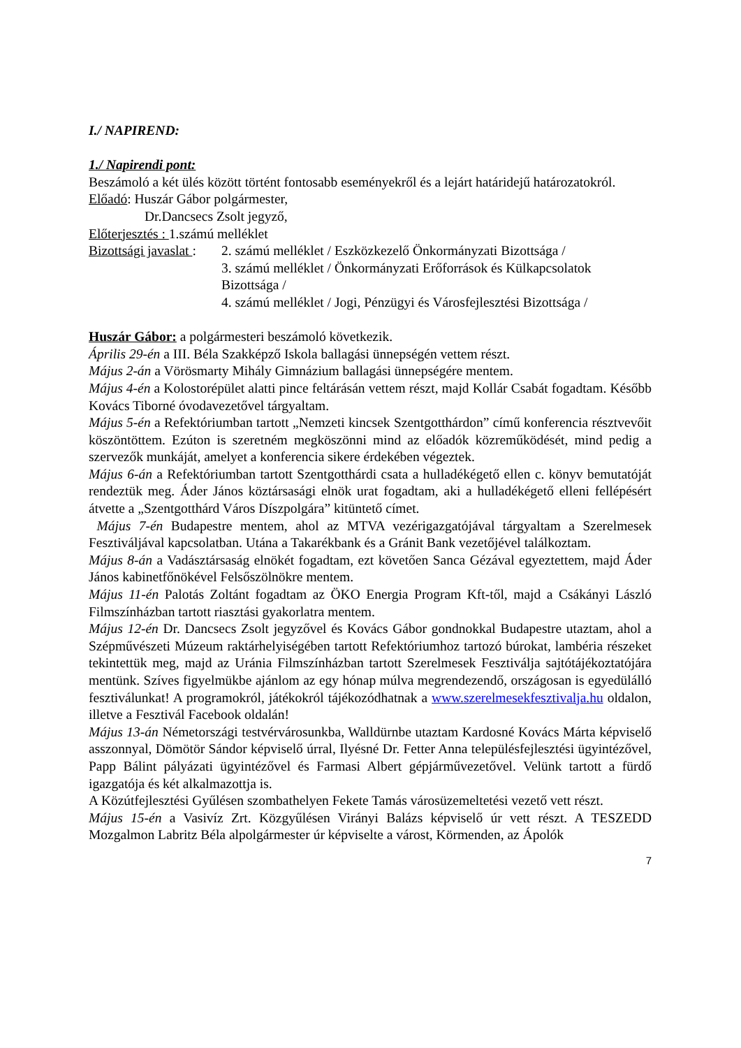I./ NAPIREND:
1./ Napirendi pont:
Beszámoló a két ülés között történt fontosabb eseményekről és a lejárt határidejű határozatokról.
Előadó: Huszár Gábor polgármester,
Dr.Dancsecs Zsolt jegyző,
Előterjesztés : 1.számú melléklet
Bizottsági javaslat :
2. számú melléklet / Eszközkezelő Önkormányzati Bizottsága /
3. számú melléklet / Önkormányzati Erőforrások és Külkapcsolatok Bizottsága /
4. számú melléklet / Jogi, Pénzügyi és Városfejlesztési Bizottsága /
Huszár Gábor: a polgármesteri beszámoló következik.
Április 29-én a III. Béla Szakképző Iskola ballagási ünnepségén vettem részt.
Május 2-án a Vörösmarty Mihály Gimnázium ballagási ünnepségére mentem.
Május 4-én a Kolostorépület alatti pince feltárásán vettem részt, majd Kollár Csabát fogadtam. Később Kovács Tiborné óvodavezetővel tárgyaltam.
Május 5-én a Refektóriumban tartott „Nemzeti kincsek Szentgotthárdon” című konferencia résztvevőit köszöntöttem. Ezúton is szeretném megköszönni mind az előadók közreműködését, mind pedig a szervezők munkáját, amelyet a konferencia sikere érdekében végeztek.
Május 6-án a Refektóriumban tartott Szentgotthárdi csata a hulladékégető ellen c. könyv bemutatóját rendeztük meg. Áder János köztársasági elnök urat fogadtam, aki a hulladékégető elleni fellépésért átvette a „Szentgotthárd Város Díszpolgára” kitüntető címet.
Május 7-én Budapestre mentem, ahol az MTVA vezérigazgatójával tárgyaltam a Szerelmesek Fesztiváljával kapcsolatban. Utána a Takarékbank és a Gránit Bank vezetőjével találkoztam.
Május 8-án a Vadásztársaság elnökét fogadtam, ezt követően Sanca Gézával egyeztettem, majd Áder János kabinetfőnökével Felsőszölnökre mentem.
Május 11-én Palotás Zoltánt fogadtam az ÖKO Energia Program Kft-től, majd a Csákányi László Filmszínházban tartott riasztási gyakorlatra mentem.
Május 12-én Dr. Dancsecs Zsolt jegyzővel és Kovács Gábor gondnokkal Budapestre utaztam, ahol a Szépművészeti Múzeum raktárhelyiségében tartott Refektóriumhoz tartozó búrokat, lambéria részeket tekintettük meg, majd az Uránia Filmszínházban tartott Szerelmesek Fesztiválja sajtótájékoztatójára mentünk. Szíves figyelmükbe ajánlom az egy hónap múlva megrendezendő, országosan is egyedülálló fesztiválunkat! A programokról, játékokról tájékozódhatnak a www.szerelmesekfesztivalja.hu oldalon, illetve a Fesztivál Facebook oldalán!
Május 13-án Németországi testvérvárosunkba, Walldürnbe utaztam Kardosné Kovács Márta képviselő asszonnyal, Dömötör Sándor képviselő úrral, Ilyésné Dr. Fetter Anna településfejlesztési ügyintézővel, Papp Bálint pályázati ügyintézővel és Farmasi Albert gépjárművezetővel. Velünk tartott a fürdő igazgatója és két alkalmazottja is.
A Közútfejlesztési Gyűlésen szombathelyen Fekete Tamás városüzemeltetési vezető vett részt.
Május 15-én a Vasivíz Zrt. Közgyűlésen Virányi Balázs képviselő úr vett részt. A TESZEDD Mozgalmon Labritz Béla alpolgármester úr képviselte a várost, Körmenden, az Ápolók
7